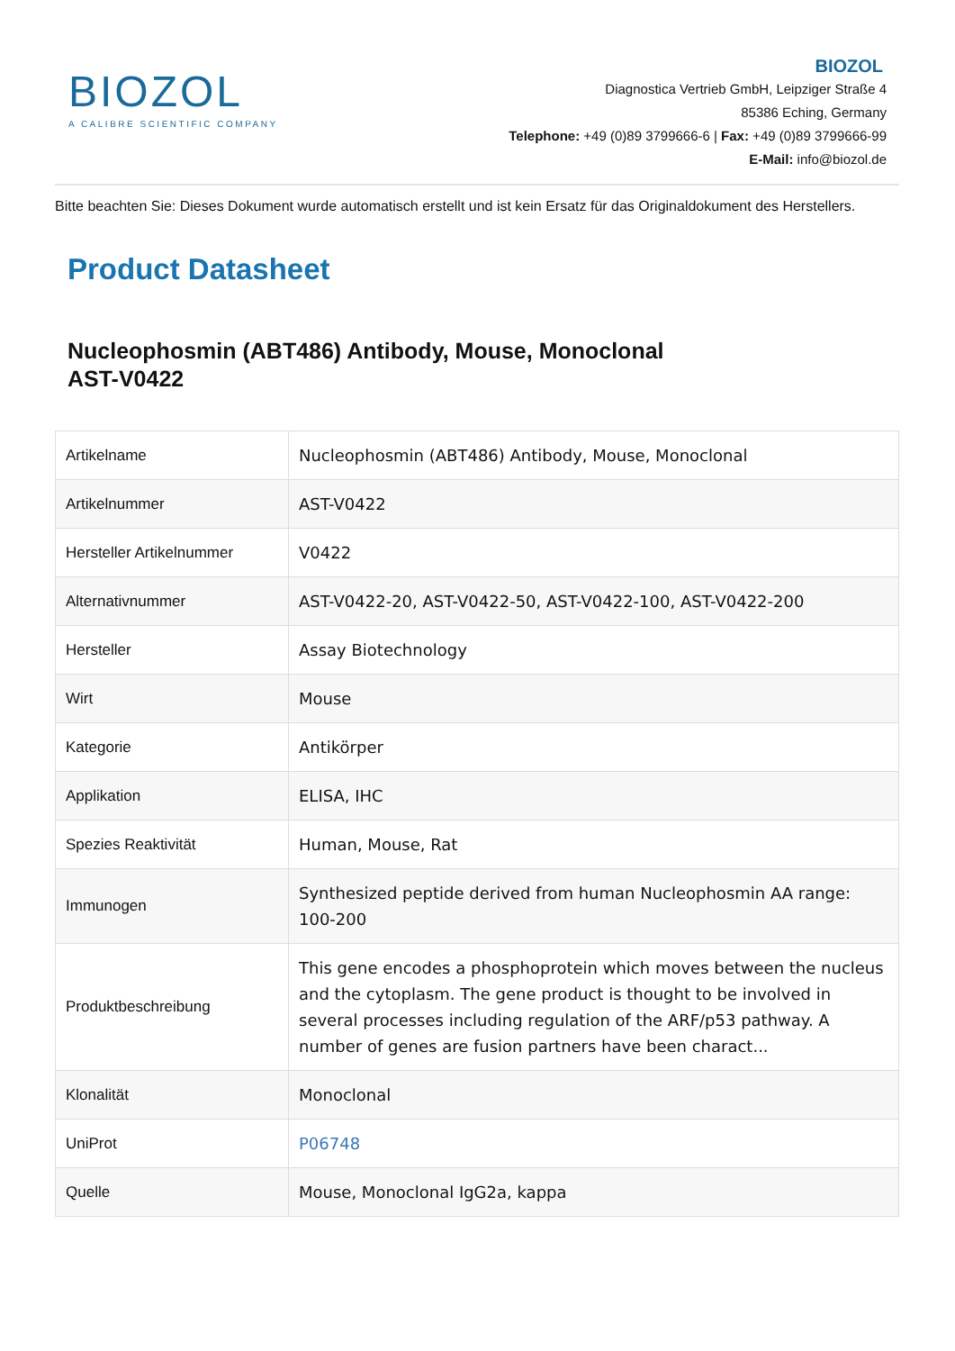BIOZOL
A CALIBRE SCIENTIFIC COMPANY
BIOZOL
Diagnostica Vertrieb GmbH, Leipziger Straße 4
85386 Eching, Germany
Telephone: +49 (0)89 3799666-6 | Fax: +49 (0)89 3799666-99
E-Mail: info@biozol.de
Bitte beachten Sie: Dieses Dokument wurde automatisch erstellt und ist kein Ersatz für das Originaldokument des Herstellers.
Product Datasheet
Nucleophosmin (ABT486) Antibody, Mouse, Monoclonal
AST-V0422
| Artikelname | Nucleophosmin (ABT486) Antibody, Mouse, Monoclonal |
| Artikelnummer | AST-V0422 |
| Hersteller Artikelnummer | V0422 |
| Alternativnummer | AST-V0422-20, AST-V0422-50, AST-V0422-100, AST-V0422-200 |
| Hersteller | Assay Biotechnology |
| Wirt | Mouse |
| Kategorie | Antikörper |
| Applikation | ELISA, IHC |
| Spezies Reaktivität | Human, Mouse, Rat |
| Immunogen | Synthesized peptide derived from human Nucleophosmin AA range: 100-200 |
| Produktbeschreibung | This gene encodes a phosphoprotein which moves between the nucleus and the cytoplasm. The gene product is thought to be involved in several processes including regulation of the ARF/p53 pathway. A number of genes are fusion partners have been charact... |
| Klonalität | Monoclonal |
| UniProt | P06748 |
| Quelle | Mouse, Monoclonal IgG2a, kappa |